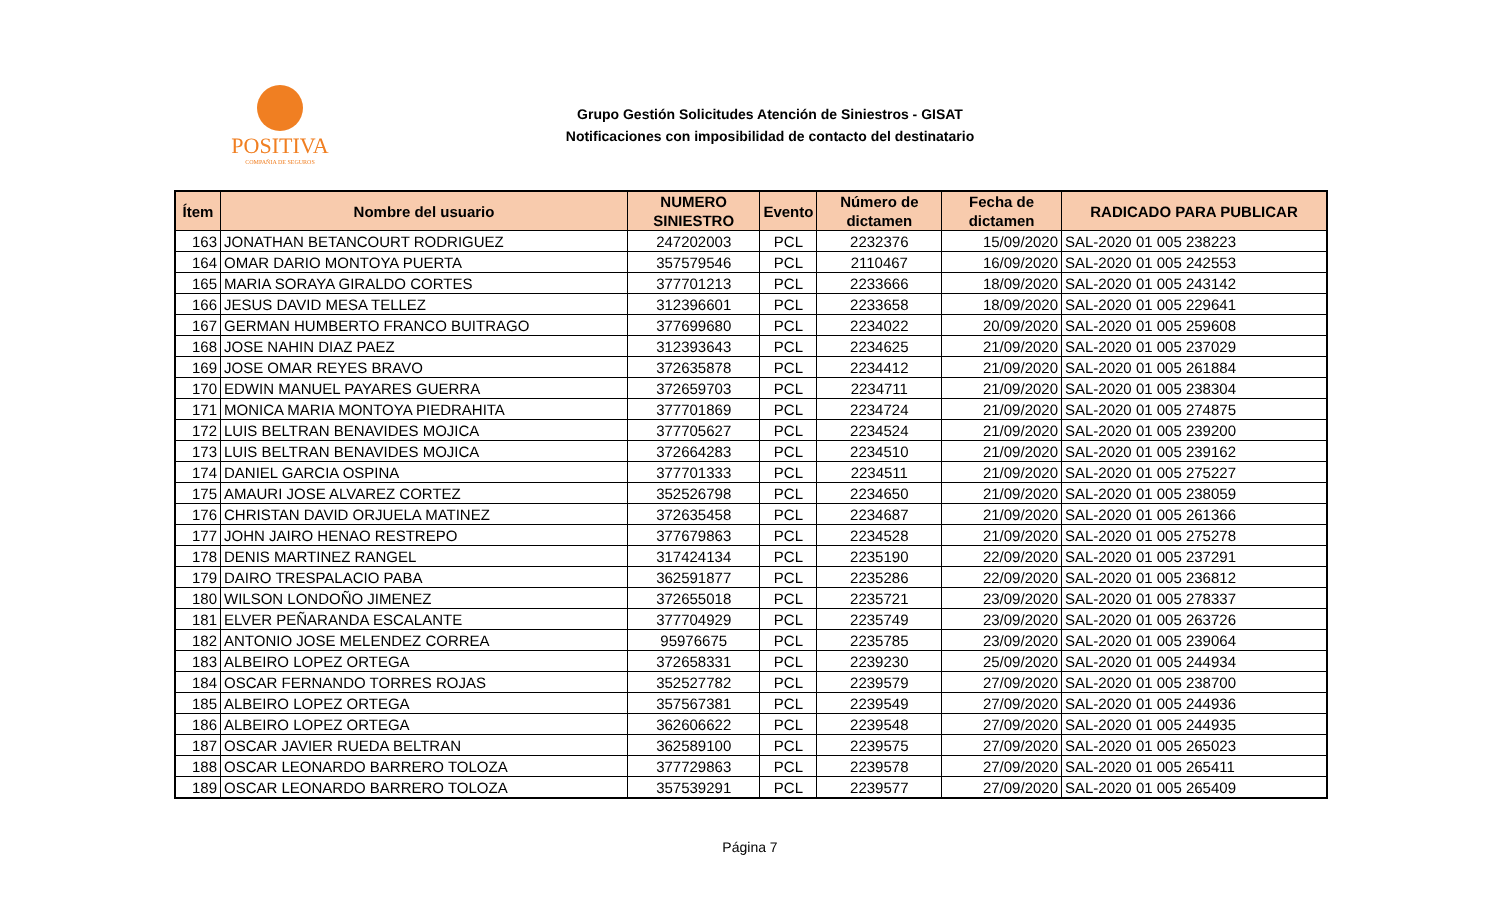POSITIVA
COMPAÑIA DE SEGUROS
Grupo Gestión Solicitudes Atención de Siniestros - GISAT
Notificaciones con imposibilidad de contacto del destinatario
| Ítem | Nombre del usuario | NUMERO SINIESTRO | Evento | Número de dictamen | Fecha de dictamen | RADICADO PARA PUBLICAR |
| --- | --- | --- | --- | --- | --- | --- |
| 163 | JONATHAN BETANCOURT RODRIGUEZ | 247202003 | PCL | 2232376 | 15/09/2020 | SAL-2020 01 005 238223 |
| 164 | OMAR DARIO MONTOYA PUERTA | 357579546 | PCL | 2110467 | 16/09/2020 | SAL-2020 01 005 242553 |
| 165 | MARIA SORAYA GIRALDO CORTES | 377701213 | PCL | 2233666 | 18/09/2020 | SAL-2020 01 005 243142 |
| 166 | JESUS DAVID MESA TELLEZ | 312396601 | PCL | 2233658 | 18/09/2020 | SAL-2020 01 005 229641 |
| 167 | GERMAN HUMBERTO FRANCO BUITRAGO | 377699680 | PCL | 2234022 | 20/09/2020 | SAL-2020 01 005 259608 |
| 168 | JOSE NAHIN DIAZ PAEZ | 312393643 | PCL | 2234625 | 21/09/2020 | SAL-2020 01 005 237029 |
| 169 | JOSE OMAR REYES BRAVO | 372635878 | PCL | 2234412 | 21/09/2020 | SAL-2020 01 005 261884 |
| 170 | EDWIN MANUEL PAYARES GUERRA | 372659703 | PCL | 2234711 | 21/09/2020 | SAL-2020 01 005 238304 |
| 171 | MONICA MARIA MONTOYA PIEDRAHITA | 377701869 | PCL | 2234724 | 21/09/2020 | SAL-2020 01 005 274875 |
| 172 | LUIS BELTRAN BENAVIDES MOJICA | 377705627 | PCL | 2234524 | 21/09/2020 | SAL-2020 01 005 239200 |
| 173 | LUIS BELTRAN BENAVIDES MOJICA | 372664283 | PCL | 2234510 | 21/09/2020 | SAL-2020 01 005 239162 |
| 174 | DANIEL GARCIA OSPINA | 377701333 | PCL | 2234511 | 21/09/2020 | SAL-2020 01 005 275227 |
| 175 | AMAURI JOSE ALVAREZ CORTEZ | 352526798 | PCL | 2234650 | 21/09/2020 | SAL-2020 01 005 238059 |
| 176 | CHRISTAN DAVID ORJUELA MATINEZ | 372635458 | PCL | 2234687 | 21/09/2020 | SAL-2020 01 005 261366 |
| 177 | JOHN JAIRO HENAO RESTREPO | 377679863 | PCL | 2234528 | 21/09/2020 | SAL-2020 01 005 275278 |
| 178 | DENIS MARTINEZ RANGEL | 317424134 | PCL | 2235190 | 22/09/2020 | SAL-2020 01 005 237291 |
| 179 | DAIRO TRESPALACIO PABA | 362591877 | PCL | 2235286 | 22/09/2020 | SAL-2020 01 005 236812 |
| 180 | WILSON LONDOÑO JIMENEZ | 372655018 | PCL | 2235721 | 23/09/2020 | SAL-2020 01 005 278337 |
| 181 | ELVER PEÑARANDA ESCALANTE | 377704929 | PCL | 2235749 | 23/09/2020 | SAL-2020 01 005 263726 |
| 182 | ANTONIO JOSE MELENDEZ CORREA | 95976675 | PCL | 2235785 | 23/09/2020 | SAL-2020 01 005 239064 |
| 183 | ALBEIRO LOPEZ ORTEGA | 372658331 | PCL | 2239230 | 25/09/2020 | SAL-2020 01 005 244934 |
| 184 | OSCAR FERNANDO TORRES ROJAS | 352527782 | PCL | 2239579 | 27/09/2020 | SAL-2020 01 005 238700 |
| 185 | ALBEIRO LOPEZ ORTEGA | 357567381 | PCL | 2239549 | 27/09/2020 | SAL-2020 01 005 244936 |
| 186 | ALBEIRO LOPEZ ORTEGA | 362606622 | PCL | 2239548 | 27/09/2020 | SAL-2020 01 005 244935 |
| 187 | OSCAR JAVIER RUEDA BELTRAN | 362589100 | PCL | 2239575 | 27/09/2020 | SAL-2020 01 005 265023 |
| 188 | OSCAR LEONARDO BARRERO TOLOZA | 377729863 | PCL | 2239578 | 27/09/2020 | SAL-2020 01 005 265411 |
| 189 | OSCAR LEONARDO BARRERO TOLOZA | 357539291 | PCL | 2239577 | 27/09/2020 | SAL-2020 01 005 265409 |
Página 7